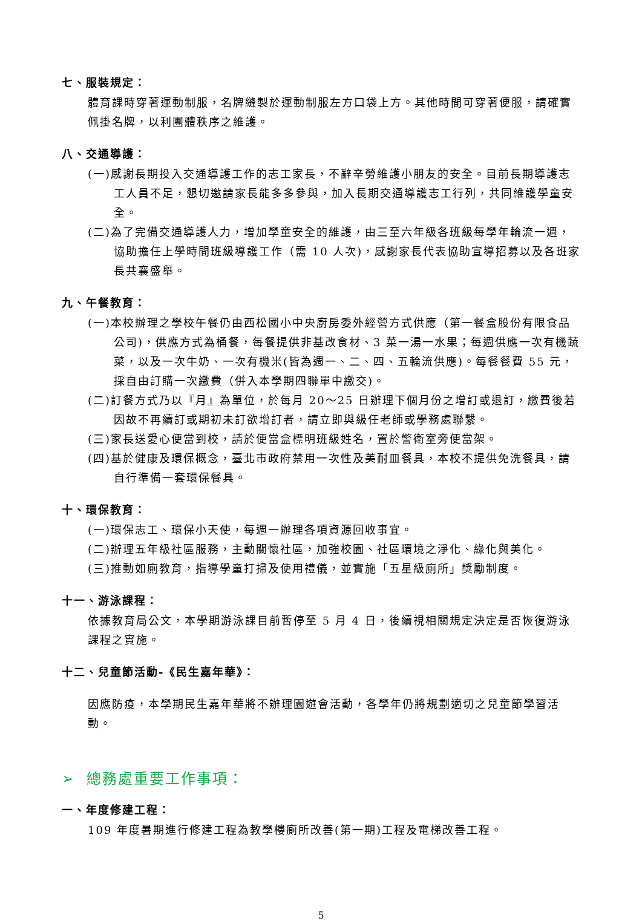七、服裝規定：
體育課時穿著運動制服，名牌縫製於運動制服左方口袋上方。其他時間可穿著便服，請確實佩掛名牌，以利團體秩序之維護。
八、交通導護：
(一)感謝長期投入交通導護工作的志工家長，不辭辛勞維護小朋友的安全。目前長期導護志工人員不足，懇切邀請家長能多多參與，加入長期交通導護志工行列，共同維護學童安全。
(二)為了完備交通導護人力，增加學童安全的維護，由三至六年級各班級每學年輪流一週，協助擔任上學時間班級導護工作（需 10 人次)，感謝家長代表協助宣導招募以及各班家長共襄盛舉。
九、午餐教育：
(一)本校辦理之學校午餐仍由西松國小中央廚房委外經營方式供應（第一餐盒股份有限食品公司)，供應方式為桶餐，每餐提供非基改食材、3 菜一湯一水果；每週供應一次有機蔬菜，以及一次牛奶、一次有機米(皆為週一、二、四、五輪流供應)。每餐餐費 55 元，採自由訂購一次繳費（併入本學期四聯單中繳交)。
(二)訂餐方式乃以『月』為單位，於每月 20～25 日辦理下個月份之增訂或退訂，繳費後若因故不再續訂或期初未訂欲增訂者，請立即與級任老師或學務處聯繫。
(三)家長送愛心便當到校，請於便當盒標明班級姓名，置於警衛室旁便當架。
(四)基於健康及環保概念，臺北市政府禁用一次性及美耐皿餐具，本校不提供免洗餐具，請自行準備一套環保餐具。
十、環保教育：
(一)環保志工、環保小天使，每週一辦理各項資源回收事宜。
(二)辦理五年級社區服務，主動關懷社區，加強校園、社區環境之淨化、綠化與美化。
(三)推動如廁教育，指導學童打掃及使用禮儀，並實施「五星級廁所」獎勵制度。
十一、游泳課程：
依據教育局公文，本學期游泳課目前暫停至 5 月 4 日，後續視相關規定決定是否恢復游泳課程之實施。
十二、兒童節活動-《民生嘉年華》：
因應防疫，本學期民生嘉年華將不辦理園遊會活動，各學年仍將規劃適切之兒童節學習活動。
➢ 總務處重要工作事項：
一、年度修建工程：
109 年度暑期進行修建工程為教學樓廁所改善(第一期)工程及電梯改善工程。
5